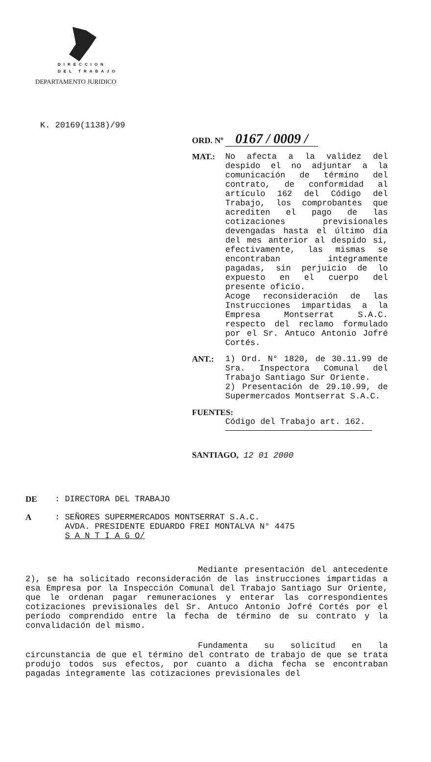DIRECCION
DEL TRABAJO
DEPARTAMENTO JURIDICO
K. 20169(1138)/99
ORD. Nº 0167 / 0009 /
MAT.: No afecta a la validez del despido el no adjuntar a la comunicación de término del contrato, de conformidad al artículo 162 del Código del Trabajo, los comprobantes que acrediten el pago de las cotizaciones previsionales devengadas hasta el último día del mes anterior al despido si, efectivamente, las mismas se encontraban integramente pagadas, sin perjuicio de lo expuesto en el cuerpo del presente oficio.
Acoge reconsideración de las Instrucciones impartidas a la Empresa Montserrat S.A.C. respecto del reclamo formulado por el Sr. Antuco Antonio Jofré Cortés.
ANT.: 1) Ord. N° 1820, de 30.11.99 de Sra. Inspectora Comunal del Trabajo Santiago Sur Oriente.
2) Presentación de 29.10.99, de Supermercados Montserrat S.A.C.
FUENTES:
Código del Trabajo art. 162.
SANTIAGO, 12 01 2000
DE : DIRECTORA DEL TRABAJO
A : SEÑORES SUPERMERCADOS MONTSERRAT S.A.C.
AVDA. PRESIDENTE EDUARDO FREI MONTALVA N° 4475
S A N T I A G O/
Mediante presentación del antecedente 2), se ha solicitado reconsideración de las instrucciones impartidas a esa Empresa por la Inspección Comunal del Trabajo Santiago Sur Oriente, que le ordenan pagar remuneraciones y enterar las correspondientes cotizaciones previsionales del Sr. Antuco Antonio Jofré Cortés por el período comprendido entre la fecha de término de su contrato y la convalidación del mismo.
Fundamenta su solicitud en la circunstancia de que el término del contrato de trabajo de que se trata produjo todos sus efectos, por cuanto a dicha fecha se encontraban pagadas integramente las cotizaciones previsionales del